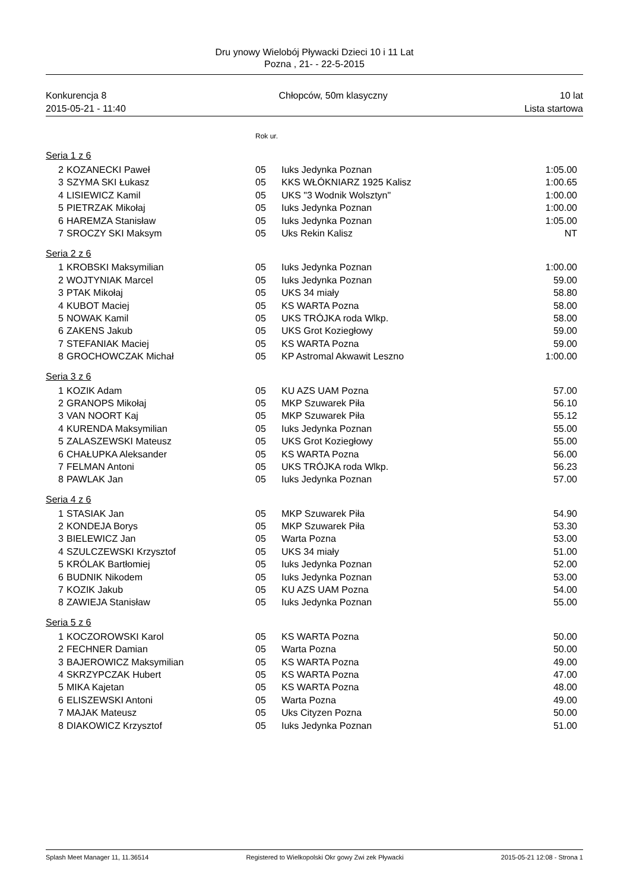Dru ynowy Wielobój Pływacki Dzieci 10 i 11 Lat
Pozna , 21- - 22-5-2015
Konkurencja 8 Chłopców, 50m klasyczny 10 lat
2015-05-21 - 11:40 Lista startowa
| | | Rok ur. | | |
| Seria 1 z 6 | | | | |
| 2 | KOZANECKI Paweł | 05 | Iuks Jedynka Poznan | 1:05.00 |
| 3 | SZYMA SKI Łukasz | 05 | KKS WŁÓKNIARZ 1925 Kalisz | 1:00.65 |
| 4 | LISIEWICZ Kamil | 05 | UKS "3 Wodnik Wolsztyn" | 1:00.00 |
| 5 | PIETRZAK Mikołaj | 05 | Iuks Jedynka Poznan | 1:00.00 |
| 6 | HAREMZA Stanisław | 05 | Iuks Jedynka Poznan | 1:05.00 |
| 7 | SROCZY SKI Maksym | 05 | Uks Rekin Kalisz | NT |
| Seria 2 z 6 | | | | |
| 1 | KROBSKI Maksymilian | 05 | Iuks Jedynka Poznan | 1:00.00 |
| 2 | WOJTYNIAK Marcel | 05 | Iuks Jedynka Poznan | 59.00 |
| 3 | PTAK Mikołaj | 05 | UKS 34 miały | 58.80 |
| 4 | KUBOT Maciej | 05 | KS WARTA Pozna | 58.00 |
| 5 | NOWAK Kamil | 05 | UKS TRÓJKA roda Wlkp. | 58.00 |
| 6 | ZAKENS Jakub | 05 | UKS Grot Koziegłowy | 59.00 |
| 7 | STEFANIAK Maciej | 05 | KS WARTA Pozna | 59.00 |
| 8 | GROCHOWCZAK Michał | 05 | KP Astromal Akwawit Leszno | 1:00.00 |
| Seria 3 z 6 | | | | |
| 1 | KOZIK Adam | 05 | KU AZS UAM Pozna | 57.00 |
| 2 | GRANOPS Mikołaj | 05 | MKP Szuwarek Piła | 56.10 |
| 3 | VAN NOORT Kaj | 05 | MKP Szuwarek Piła | 55.12 |
| 4 | KURENDA Maksymilian | 05 | Iuks Jedynka Poznan | 55.00 |
| 5 | ZALASZEWSKI Mateusz | 05 | UKS Grot Koziegłowy | 55.00 |
| 6 | CHAŁUPKA Aleksander | 05 | KS WARTA Pozna | 56.00 |
| 7 | FELMAN Antoni | 05 | UKS TRÓJKA roda Wlkp. | 56.23 |
| 8 | PAWLAK Jan | 05 | Iuks Jedynka Poznan | 57.00 |
| Seria 4 z 6 | | | | |
| 1 | STASIAK Jan | 05 | MKP Szuwarek Piła | 54.90 |
| 2 | KONDEJA Borys | 05 | MKP Szuwarek Piła | 53.30 |
| 3 | BIELEWICZ Jan | 05 | Warta Pozna | 53.00 |
| 4 | SZULCZEWSKI Krzysztof | 05 | UKS 34 miały | 51.00 |
| 5 | KRÓLAK Bartłomiej | 05 | Iuks Jedynka Poznan | 52.00 |
| 6 | BUDNIK Nikodem | 05 | Iuks Jedynka Poznan | 53.00 |
| 7 | KOZIK Jakub | 05 | KU AZS UAM Pozna | 54.00 |
| 8 | ZAWIEJA Stanisław | 05 | Iuks Jedynka Poznan | 55.00 |
| Seria 5 z 6 | | | | |
| 1 | KOCZOROWSKI Karol | 05 | KS WARTA Pozna | 50.00 |
| 2 | FECHNER Damian | 05 | Warta Pozna | 50.00 |
| 3 | BAJEROWICZ Maksymilian | 05 | KS WARTA Pozna | 49.00 |
| 4 | SKRZYPCZAK Hubert | 05 | KS WARTA Pozna | 47.00 |
| 5 | MIKA Kajetan | 05 | KS WARTA Pozna | 48.00 |
| 6 | ELISZEWSKI Antoni | 05 | Warta Pozna | 49.00 |
| 7 | MAJAK Mateusz | 05 | Uks Cityzen Pozna | 50.00 |
| 8 | DIAKOWICZ Krzysztof | 05 | Iuks Jedynka Poznan | 51.00 |
Splash Meet Manager 11, 11.36514 Registered to Wielkopolski Okr gowy Zwi zek Pływacki 2015-05-21 12:08 - Strona 1